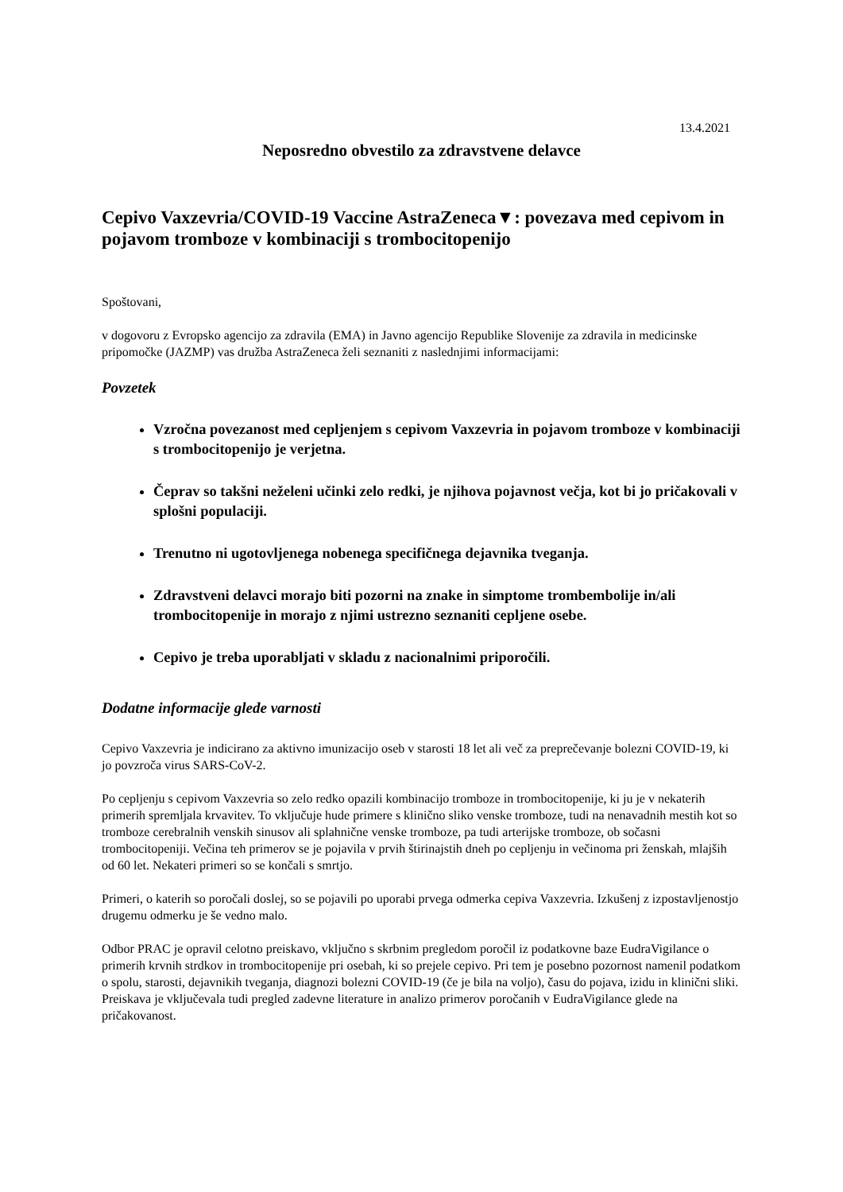13.4.2021
Neposredno obvestilo za zdravstvene delavce
Cepivo Vaxzevria/COVID-19 Vaccine AstraZeneca▼: povezava med cepivom in pojavom tromboze v kombinaciji s trombocitopenijo
Spoštovani,
v dogovoru z Evropsko agencijo za zdravila (EMA) in Javno agencijo Republike Slovenije za zdravila in medicinske pripomočke (JAZMP) vas družba AstraZeneca želi seznaniti z naslednjimi informacijami:
Povzetek
Vzročna povezanost med cepljenjem s cepivom Vaxzevria in pojavom tromboze v kombinaciji s trombocitopenijo je verjetna.
Čeprav so takšni neželeni učinki zelo redki, je njihova pojavnost večja, kot bi jo pričakovali v splošni populaciji.
Trenutno ni ugotovljenega nobenega specifičnega dejavnika tveganja.
Zdravstveni delavci morajo biti pozorni na znake in simptome trombembolije in/ali trombocitopenije in morajo z njimi ustrezno seznaniti cepljene osebe.
Cepivo je treba uporabljati v skladu z nacionalnimi priporočili.
Dodatne informacije glede varnosti
Cepivo Vaxzevria je indicirano za aktivno imunizacijo oseb v starosti 18 let ali več za preprečevanje bolezni COVID-19, ki jo povzroča virus SARS-CoV-2.
Po cepljenju s cepivom Vaxzevria so zelo redko opazili kombinacijo tromboze in trombocitopenije, ki ju je v nekaterih primerih spremljala krvavitev. To vključuje hude primere s klinično sliko venske tromboze, tudi na nenavadnih mestih kot so tromboze cerebralnih venskih sinusov ali splahnične venske tromboze, pa tudi arterijske tromboze, ob sočasni trombocitopeniji. Večina teh primerov se je pojavila v prvih štirinajstih dneh po cepljenju in večinoma pri ženskah, mlajših od 60 let. Nekateri primeri so se končali s smrtjo.
Primeri, o katerih so poročali doslej, so se pojavili po uporabi prvega odmerka cepiva Vaxzevria. Izkušenj z izpostavljenostjo drugemu odmerku je še vedno malo.
Odbor PRAC je opravil celotno preiskavo, vključno s skrbnim pregledom poročil iz podatkovne baze EudraVigilance o primerih krvnih strdkov in trombocitopenije pri osebah, ki so prejele cepivo. Pri tem je posebno pozornost namenil podatkom o spolu, starosti, dejavnikih tveganja, diagnozi bolezni COVID-19 (če je bila na voljo), času do pojava, izidu in klinični sliki. Preiskava je vključevala tudi pregled zadevne literature in analizo primerov poročanih v EudraVigilance glede na pričakovanost.